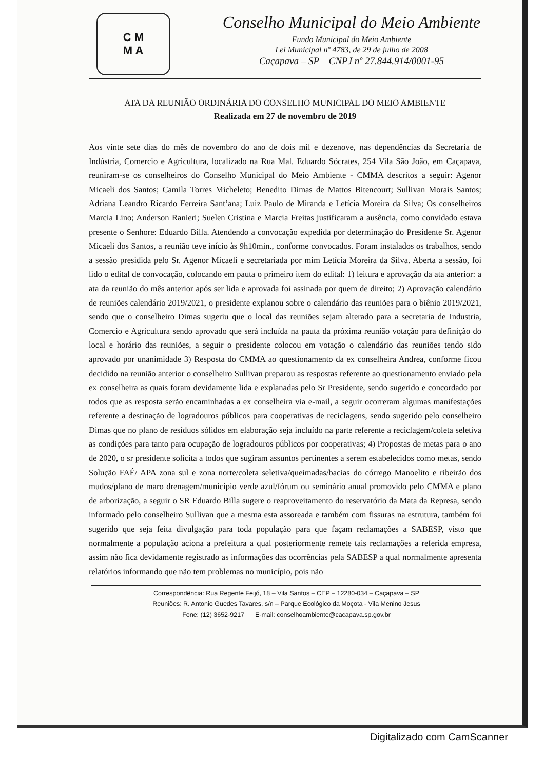C M
M A
Conselho Municipal do Meio Ambiente
Fundo Municipal do Meio Ambiente
Lei Municipal nº 4783, de 29 de julho de 2008
Caçapava – SP CNPJ nº 27.844.914/0001-95
ATA DA REUNIÃO ORDINÁRIA DO CONSELHO MUNICIPAL DO MEIO AMBIENTE
Realizada em 27 de novembro de 2019
Aos vinte sete dias do mês de novembro do ano de dois mil e dezenove, nas dependências da Secretaria de Indústria, Comercio e Agricultura, localizado na Rua Mal. Eduardo Sócrates, 254 Vila São João, em Caçapava, reuniram-se os conselheiros do Conselho Municipal do Meio Ambiente - CMMA descritos a seguir: Agenor Micaeli dos Santos; Camila Torres Micheleto; Benedito Dimas de Mattos Bitencourt; Sullivan Morais Santos; Adriana Leandro Ricardo Ferreira Sant’ana; Luiz Paulo de Miranda e Letícia Moreira da Silva; Os conselheiros Marcia Lino; Anderson Ranieri; Suelen Cristina e Marcia Freitas justificaram a ausência, como convidado estava presente o Senhore: Eduardo Billa. Atendendo a convocação expedida por determinação do Presidente Sr. Agenor Micaeli dos Santos, a reunião teve início às 9h10min., conforme convocados. Foram instalados os trabalhos, sendo a sessão presidida pelo Sr. Agenor Micaeli e secretariada por mim Letícia Moreira da Silva. Aberta a sessão, foi lido o edital de convocação, colocando em pauta o primeiro item do edital: 1) leitura e aprovação da ata anterior: a ata da reunião do mês anterior após ser lida e aprovada foi assinada por quem de direito; 2) Aprovação calendário de reuniões calendário 2019/2021, o presidente explanou sobre o calendário das reuniões para o biênio 2019/2021, sendo que o conselheiro Dimas sugeriu que o local das reuniões sejam alterado para a secretaria de Industria, Comercio e Agricultura sendo aprovado que será incluída na pauta da próxima reunião votação para definição do local e horário das reuniões, a seguir o presidente colocou em votação o calendário das reuniões tendo sido aprovado por unanimidade 3) Resposta do CMMA ao questionamento da ex conselheira Andrea, conforme ficou decidido na reunião anterior o conselheiro Sullivan preparou as respostas referente ao questionamento enviado pela ex conselheira as quais foram devidamente lida e explanadas pelo Sr Presidente, sendo sugerido e concordado por todos que as resposta serão encaminhadas a ex conselheira via e-mail, a seguir ocorreram algumas manifestações referente a destinação de logradouros públicos para cooperativas de reciclagens, sendo sugerido pelo conselheiro Dimas que no plano de resíduos sólidos em elaboração seja incluído na parte referente a reciclagem/coleta seletiva as condições para tanto para ocupação de logradouros públicos por cooperativas; 4) Propostas de metas para o ano de 2020, o sr presidente solicita a todos que sugiram assuntos pertinentes a serem estabelecidos como metas, sendo Solução FAÉ/ APA zona sul e zona norte/coleta seletiva/queimadas/bacias do córrego Manoelito e ribeirão dos mudos/plano de maro drenagem/município verde azul/fórum ou seminário anual promovido pelo CMMA e plano de arborização, a seguir o SR Eduardo Billa sugere o reaproveitamento do reservatório da Mata da Represa, sendo informado pelo conselheiro Sullivan que a mesma esta assoreada e também com fissuras na estrutura, também foi sugerido que seja feita divulgação para toda população para que façam reclamações a SABESP, visto que normalmente a população aciona a prefeitura a qual posteriormente remete tais reclamações a referida empresa, assim não fica devidamente registrado as informações das ocorrências pela SABESP a qual normalmente apresenta relatórios informando que não tem problemas no município, pois não
Correspondência: Rua Regente Feijó, 18 – Vila Santos – CEP – 12280-034 – Caçapava – SP
Reuniões: R. Antonio Guedes Tavares, s/n – Parque Ecológico da Moçota - Vila Menino Jesus
Fone: (12) 3652-9217 E-mail: conselhoambiente@cacapava.sp.gov.br
Digitalizado com CamScanner